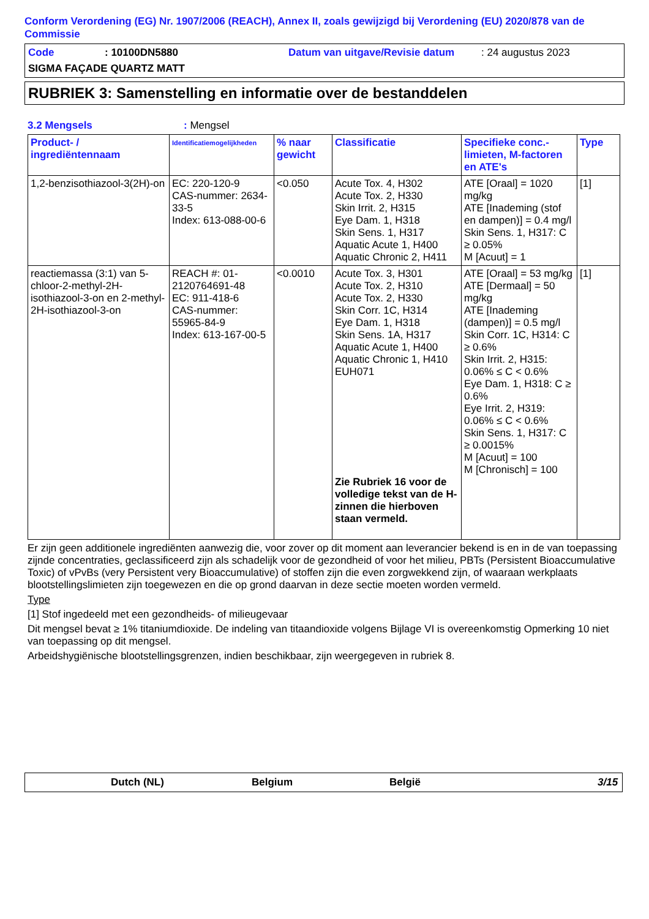Conform Verordening (EG) Nr. 1907/2006 (REACH), Annex II, zoals gewijzigd bij Verordening (EU) 2020/878 van de Commissie
Code: 10100DN5880 Datum van uitgave/Revisie datum: 24 augustus 2023
SIGMA FAÇADE QUARTZ MATT
RUBRIEK 3: Samenstelling en informatie over de bestanddelen
3.2 Mengsels: Mengsel
| Product- / ingrediëntennaam | Identificatiemogelijkheden | % naar gewicht | Classificatie | Specifieke conc.-limieten, M-factoren en ATE's | Type |
| --- | --- | --- | --- | --- | --- |
| 1,2-benzisothiazool-3(2H)-on | EC: 220-120-9 CAS-nummer: 2634-33-5 Index: 613-088-00-6 | <0.050 | Acute Tox. 4, H302 Acute Tox. 2, H330 Skin Irrit. 2, H315 Eye Dam. 1, H318 Skin Sens. 1, H317 Aquatic Acute 1, H400 Aquatic Chronic 2, H411 | ATE [Oraal] = 1020 mg/kg ATE [Inademing (stof en dampen)] = 0.4 mg/l Skin Sens. 1, H317: C ≥ 0.05% M [Acuut] = 1 | [1] |
| reactiemassa (3:1) van 5-chloor-2-methyl-2H-isothiazool-3-on en 2-methyl-2H-isothiazool-3-on | REACH #: 01-2120764691-48 EC: 911-418-6 CAS-nummer: 55965-84-9 Index: 613-167-00-5 | <0.0010 | Acute Tox. 3, H301 Acute Tox. 2, H310 Acute Tox. 2, H330 Skin Corr. 1C, H314 Eye Dam. 1, H318 Skin Sens. 1A, H317 Aquatic Acute 1, H400 Aquatic Chronic 1, H410 EUH071 Zie Rubriek 16 voor de volledige tekst van de H-zinnen die hierboven staan vermeld. | ATE [Oraal] = 53 mg/kg ATE [Dermaal] = 50 mg/kg ATE [Inademing (dampen)] = 0.5 mg/l Skin Corr. 1C, H314: C ≥ 0.6% Skin Irrit. 2, H315: 0.06% ≤ C < 0.6% Eye Dam. 1, H318: C ≥ 0.6% Eye Irrit. 2, H319: 0.06% ≤ C < 0.6% Skin Sens. 1, H317: C ≥ 0.0015% M [Acuut] = 100 M [Chronisch] = 100 | [1] |
Er zijn geen additionele ingrediënten aanwezig die, voor zover op dit moment aan leverancier bekend is en in de van toepassing zijnde concentraties, geclassificeerd zijn als schadelijk voor de gezondheid of voor het milieu, PBTs (Persistent Bioaccumulative Toxic) of vPvBs (very Persistent very Bioaccumulative) of stoffen zijn die even zorgwekkend zijn, of waaraan werkplaats blootstellingslimieten zijn toegewezen en die op grond daarvan in deze sectie moeten worden vermeld.
Type
[1] Stof ingedeeld met een gezondheids- of milieugevaar
Dit mengsel bevat ≥ 1% titaniumdioxide. De indeling van titaandioxide volgens Bijlage VI is overeenkomstig Opmerking 10 niet van toepassing op dit mengsel.
Arbeidshygiënische blootstellingsgrenzen, indien beschikbaar, zijn weergegeven in rubriek 8.
Dutch (NL) Belgium België 3/15